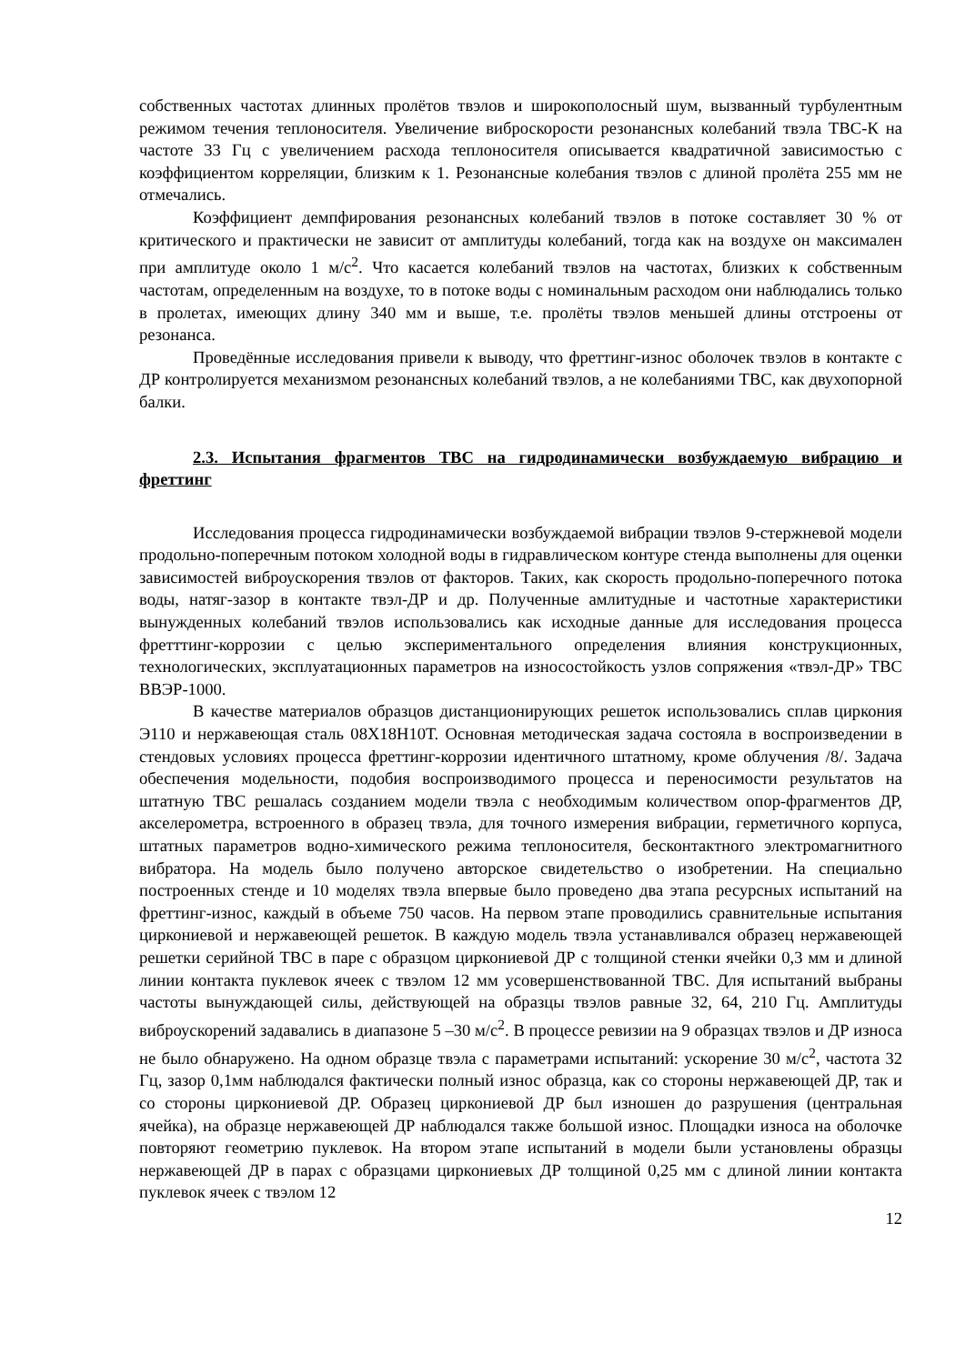собственных частотах длинных пролётов твэлов и широкополосный шум, вызванный турбулентным режимом течения теплоносителя. Увеличение виброскорости резонансных колебаний твэла ТВС-К на частоте 33 Гц с увеличением расхода теплоносителя описывается квадратичной зависимостью с коэффициентом корреляции, близким к 1. Резонансные колебания твэлов с длиной пролёта 255 мм не отмечались.
Коэффициент демпфирования резонансных колебаний твэлов в потоке составляет 30 % от критического и практически не зависит от амплитуды колебаний, тогда как на воздухе он максимален при амплитуде около 1 м/с<sup>2</sup>. Что касается колебаний твэлов на частотах, близких к собственным частотам, определенным на воздухе, то в потоке воды с номинальным расходом они наблюдались только в пролетах, имеющих длину 340 мм и выше, т.е. пролёты твэлов меньшей длины отстроены от резонанса.
Проведённые исследования привели к выводу, что фреттинг-износ оболочек твэлов в контакте с ДР контролируется механизмом резонансных колебаний твэлов, а не колебаниями ТВС, как двухопорной балки.
2.3. Испытания фрагментов ТВС на гидродинамически возбуждаемую вибрацию и фреттинг
Исследования процесса гидродинамически возбуждаемой вибрации твэлов 9-стержневой модели продольно-поперечным потоком холодной воды в гидравлическом контуре стенда выполнены для оценки зависимостей виброускорения твэлов от факторов. Таких, как скорость продольно-поперечного потока воды, натяг-зазор в контакте твэл-ДР и др. Полученные амлитудные и частотные характеристики вынужденных колебаний твэлов использовались как исходные данные для исследования процесса фретттинг-коррозии с целью экспериментального определения влияния конструкционных, технологических, эксплуатационных параметров на износостойкость узлов сопряжения «твэл-ДР» ТВС ВВЭР-1000.
В качестве материалов образцов дистанционирующих решеток использовались сплав циркония Э110 и нержавеющая сталь 08Х18Н10Т. Основная методическая задача состояла в воспроизведении в стендовых условиях процесса фреттинг-коррозии идентичного штатному, кроме облучения /8/. Задача обеспечения модельности, подобия воспроизводимого процесса и переносимости результатов на штатную ТВС решалась созданием модели твэла с необходимым количеством опор-фрагментов ДР, акселерометра, встроенного в образец твэла, для точного измерения вибрации, герметичного корпуса, штатных параметров водно-химического режима теплоносителя, бесконтактного электромагнитного вибратора. На модель было получено авторское свидетельство о изобретении. На специально построенных стенде и 10 моделях твэла впервые было проведено два этапа ресурсных испытаний на фреттинг-износ, каждый в объеме 750 часов. На первом этапе проводились сравнительные испытания циркониевой и нержавеющей решеток. В каждую модель твэла устанавливался образец нержавеющей решетки серийной ТВС в паре с образцом циркониевой ДР с толщиной стенки ячейки 0,3 мм и длиной линии контакта пуклевок ячеек с твэлом 12 мм усовершенствованной ТВС. Для испытаний выбраны частоты вынуждающей силы, действующей на образцы твэлов равные 32, 64, 210 Гц. Амплитуды виброускорений задавались в диапазоне 5 –30 м/с<sup>2</sup>. В процессе ревизии на 9 образцах твэлов и ДР износа не было обнаружено. На одном образце твэла с параметрами испытаний: ускорение 30 м/с<sup>2</sup>, частота 32 Гц, зазор 0,1мм наблюдался фактически полный износ образца, как со стороны нержавеющей ДР, так и со стороны циркониевой ДР. Образец циркониевой ДР был изношен до разрушения (центральная ячейка), на образце нержавеющей ДР наблюдался также большой износ. Площадки износа на оболочке повторяют геометрию пуклевок. На втором этапе испытаний в модели были установлены образцы нержавеющей ДР в парах с образцами циркониевых ДР толщиной 0,25 мм с длиной линии контакта пуклевок ячеек с твэлом 12
12